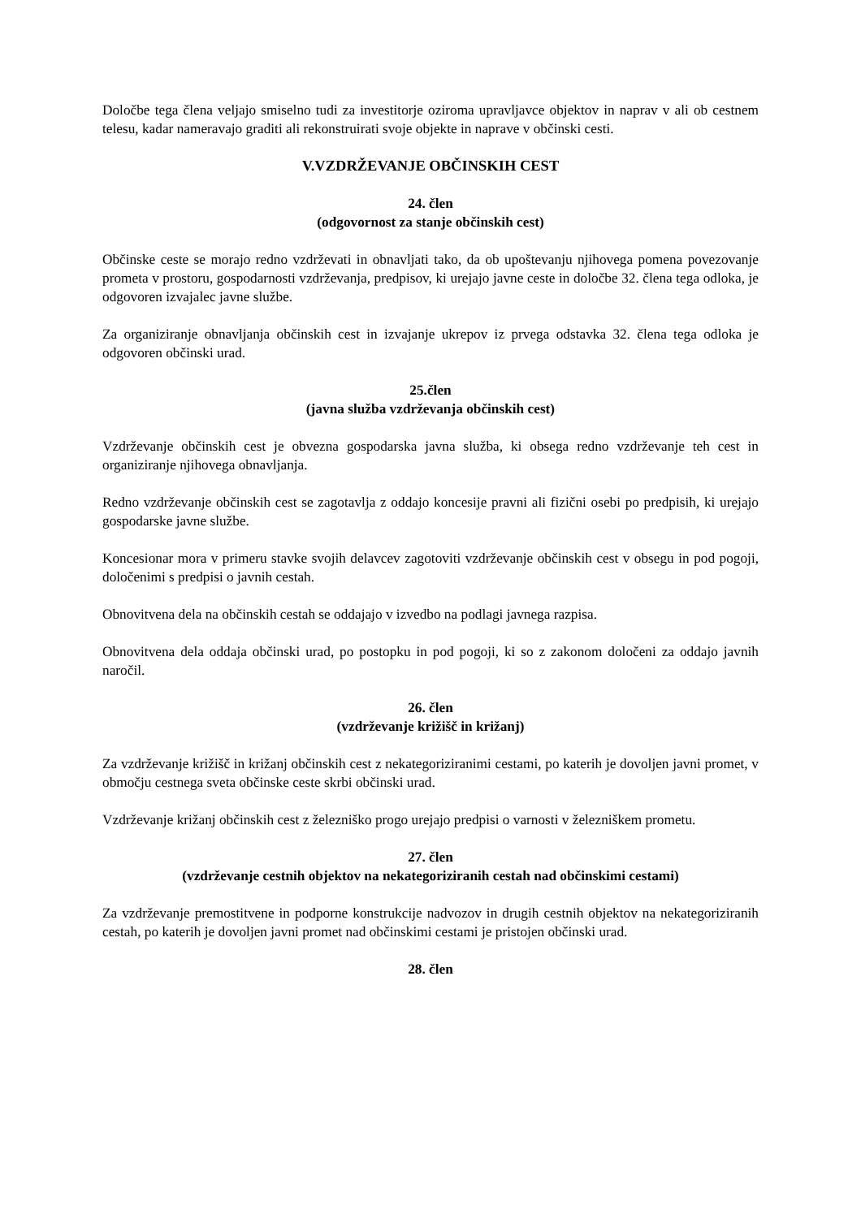Določbe tega člena veljajo smiselno tudi za investitorje oziroma upravljavce objektov in naprav v ali ob cestnem telesu, kadar nameravajo graditi ali rekonstruirati svoje objekte in naprave v občinski cesti.
V.VZDRŽEVANJE OBČINSKIH CEST
24. člen
(odgovornost za stanje občinskih cest)
Občinske ceste se morajo redno vzdrževati in obnavljati tako, da ob upoštevanju njihovega pomena povezovanje prometa v prostoru, gospodarnosti vzdrževanja, predpisov, ki urejajo javne ceste in določbe 32. člena tega odloka, je odgovoren izvajalec javne službe.
Za organiziranje obnavljanja občinskih cest in izvajanje ukrepov iz prvega odstavka 32. člena tega odloka je odgovoren občinski urad.
25.člen
(javna služba vzdrževanja občinskih cest)
Vzdrževanje občinskih cest je obvezna gospodarska javna služba, ki obsega redno vzdrževanje teh cest in organiziranje njihovega obnavljanja.
Redno vzdrževanje občinskih cest se zagotavlja z oddajo koncesije pravni ali fizični osebi po predpisih, ki urejajo gospodarske javne službe.
Koncesionar mora v primeru stavke svojih delavcev zagotoviti vzdrževanje občinskih cest v obsegu in pod pogoji, določenimi s predpisi o javnih cestah.
Obnovitvena dela na občinskih cestah se oddajajo v izvedbo na podlagi javnega razpisa.
Obnovitvena dela oddaja občinski urad, po postopku in pod pogoji, ki so z zakonom določeni za oddajo javnih naročil.
26. člen
(vzdrževanje križišč in križanj)
Za vzdrževanje križišč in križanj občinskih cest z nekategoriziranimi cestami, po katerih je dovoljen javni promet, v območju cestnega sveta občinske ceste skrbi občinski urad.
Vzdrževanje križanj občinskih cest z železniško progo urejajo predpisi o varnosti v železniškem prometu.
27. člen
(vzdrževanje cestnih objektov na nekategoriziranih cestah nad občinskimi cestami)
Za vzdrževanje premostitvene in podporne konstrukcije nadvozov in drugih cestnih objektov na nekategoriziranih cestah, po katerih je dovoljen javni promet nad občinskimi cestami je pristojen občinski urad.
28. člen